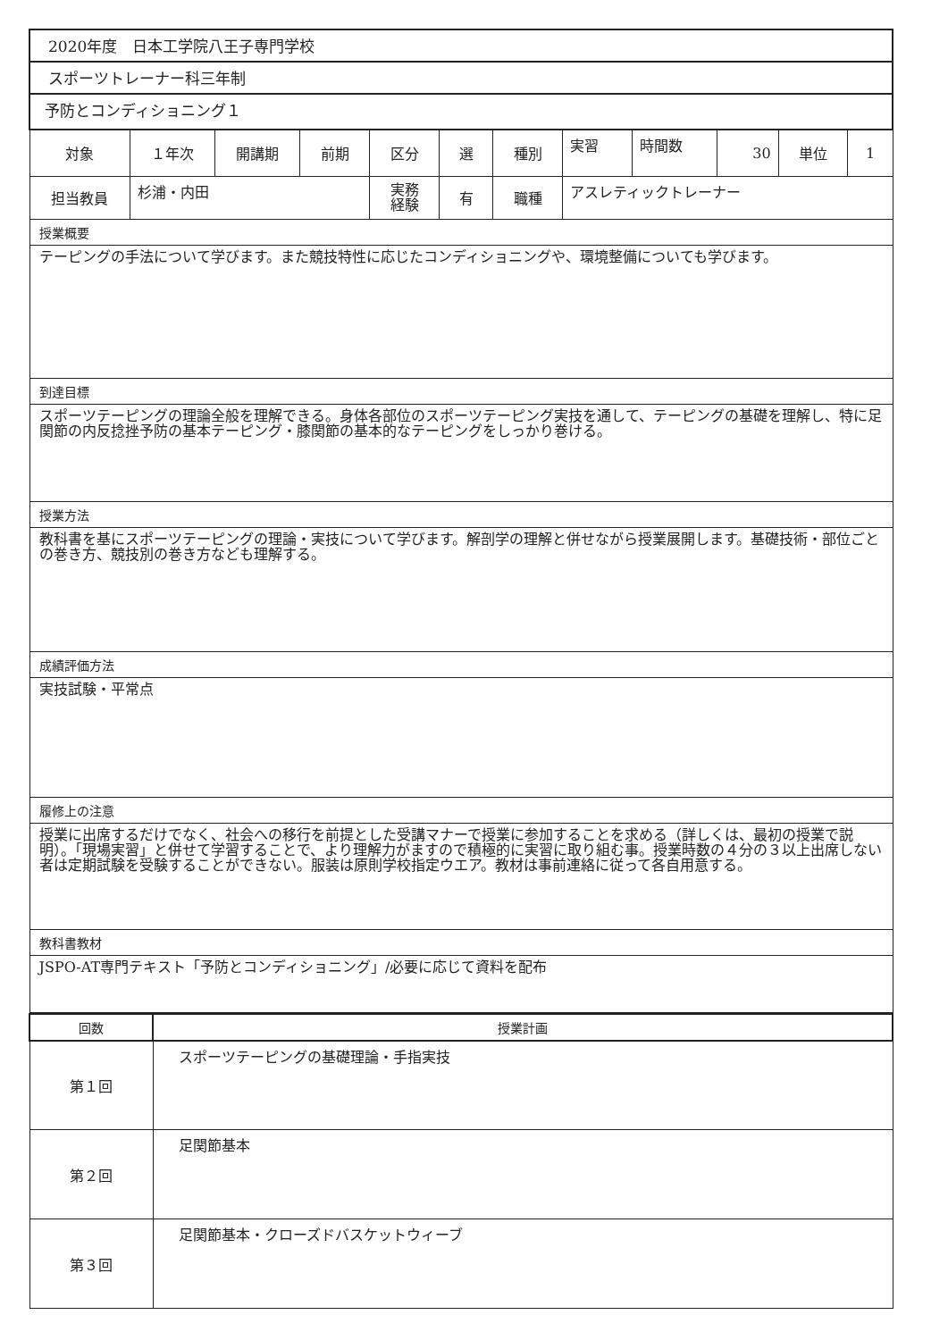| 2020年度 日本工学院八王子専門学校 | | | | | | | | | | | |
| スポーツトレーナー科三年制 | | | | | | | | | | | |
| 予防とコンディショニング１ | | | | | | | | | | | |
| 対象 | １年次 | 開講期 | 前期 | 区分 | 選 | 種別 | 実習 | 時間数 | 30 | 単位 | 1 |
| 担当教員 | 杉浦・内田 | | | 実務 経験 | 有 | 職種 | アスレティックトレーナー | | | | |
| 授業概要 | | | | | | | | | | | |
| テーピングの手法について学びます。また競技特性に応じたコンディショニングや、環境整備についても学びます。 | | | | | | | | | | | |
| 到達目標 | | | | | | | | | | | |
| スポーツテーピングの理論全般を理解できる。身体各部位のスポーツテーピング実技を通して、テーピングの基礎を理解し、特に足関節の内反捻挫予防の基本テーピング・膝関節の基本的なテーピングをしっかり巻ける。 | | | | | | | | | | | |
| 授業方法 | | | | | | | | | | | |
| 教科書を基にスポーツテーピングの理論・実技について学びます。解剖学の理解と併せながら授業展開します。基礎技術・部位ごとの巻き方、競技別の巻き方なども理解する。 | | | | | | | | | | | |
| 成績評価方法 | | | | | | | | | | | |
| 実技試験・平常点 | | | | | | | | | | | |
| 履修上の注意 | | | | | | | | | | | |
| 授業に出席するだけでなく、社会への移行を前提とした受講マナーで授業に参加することを求める（詳しくは、最初の授業で説明）。「現場実習」と併せて学習することで、より理解力がますので積極的に実習に取り組む事。授業時数の４分の３以上出席しない者は定期試験を受験することができない。服装は原則学校指定ウエア。教材は事前連絡に従って各自用意する。 | | | | | | | | | | | |
| 教科書教材 | | | | | | | | | | | |
| JSPO-AT専門テキスト「予防とコンディショニング」/必要に応じて資料を配布 | | | | | | | | | | | |
| 回数 | 授業計画 |
| --- | --- |
| 第１回 | スポーツテーピングの基礎理論・手指実技 |
| 第２回 | 足関節基本 |
| 第３回 | 足関節基本・クローズドバスケットウィーブ |